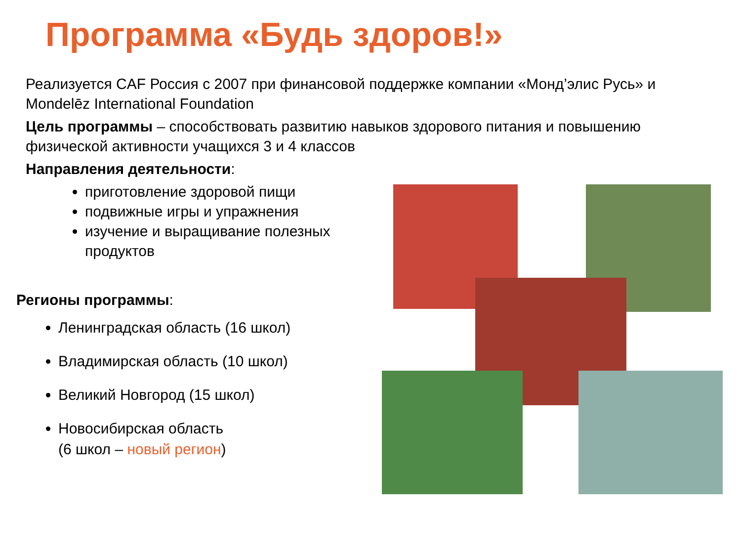Программа «Будь здоров!»
Реализуется CAF Россия с 2007 при финансовой поддержке компании «Монд’элис Русь» и Mondelēz International Foundation
Цель программы – способствовать развитию навыков здорового питания и повышению физической активности учащихся 3 и 4 классов
Направления деятельности:
приготовление здоровой пищи
подвижные игры и упражнения
изучение и выращивание полезных продуктов
Регионы программы:
Ленинградская область (16 школ)
Владимирская область (10 школ)
Великий Новгород (15 школ)
Новосибирская область
(6 школ – новый регион)